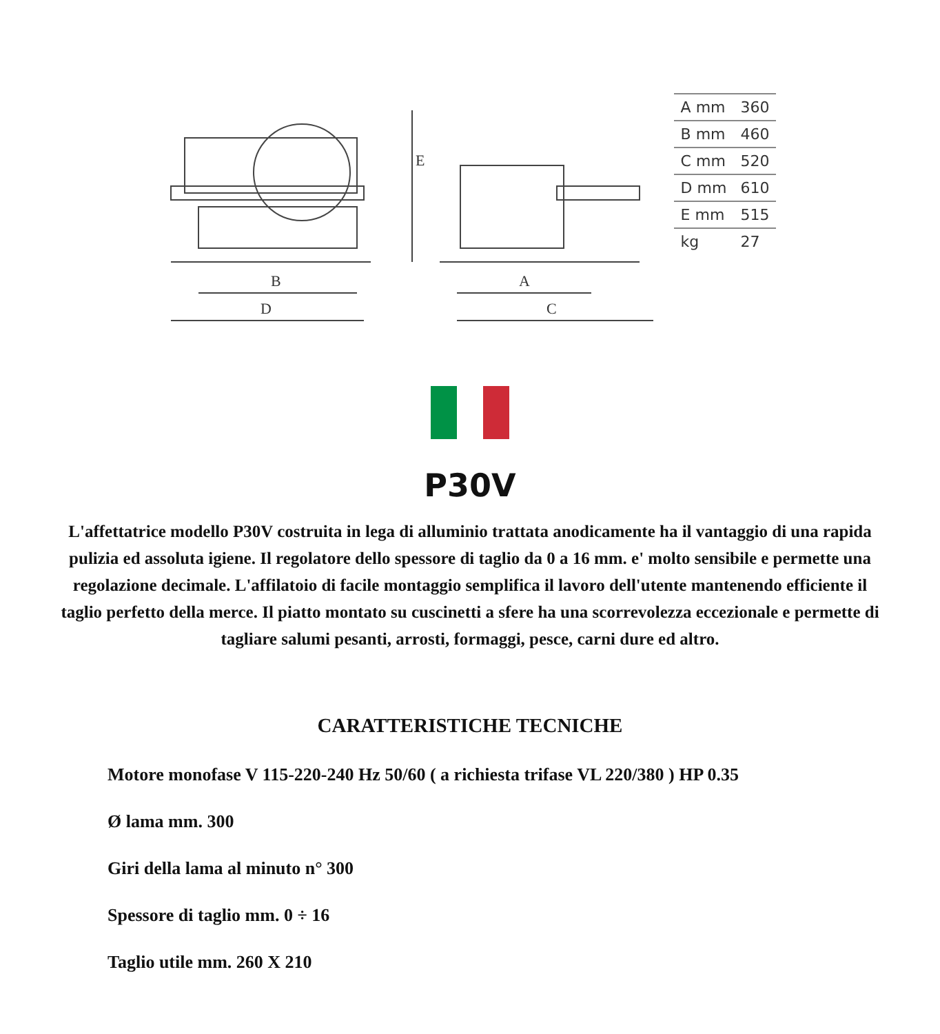E
B
D
A
C
| A mm | 360 |
| B mm | 460 |
| C mm | 520 |
| D mm | 610 |
| E mm | 515 |
| kg | 27 |
P30V
L'affettatrice modello P30V costruita in lega di alluminio trattata anodicamente ha il vantaggio di una rapida pulizia ed assoluta igiene. Il regolatore dello spessore di taglio da 0 a 16 mm. e' molto sensibile e permette una regolazione decimale. L'affilatoio di facile montaggio semplifica il lavoro dell'utente mantenendo efficiente il taglio perfetto della merce. Il piatto montato su cuscinetti a sfere ha una scorrevolezza eccezionale e permette di tagliare salumi pesanti, arrosti, formaggi, pesce, carni dure ed altro.
CARATTERISTICHE TECNICHE
Motore monofase V 115-220-240 Hz 50/60 ( a richiesta trifase VL 220/380 ) HP 0.35
Ø lama mm. 300
Giri della lama al minuto n° 300
Spessore di taglio mm. 0 ÷ 16
Taglio utile mm. 260 X 210